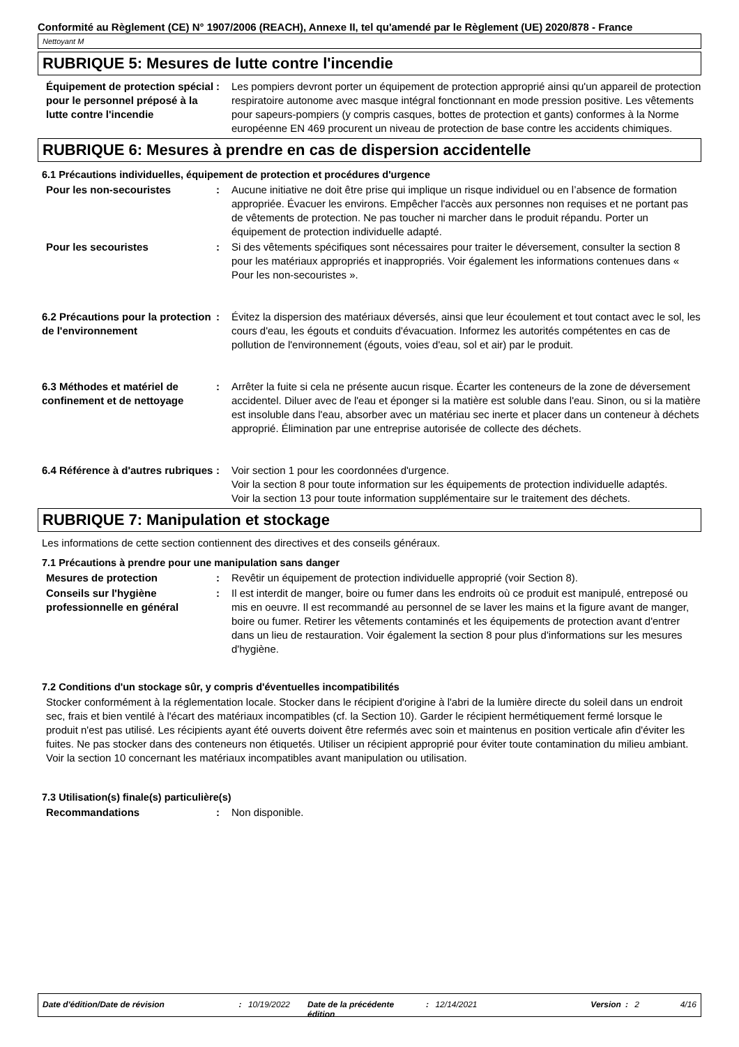Conformité au Règlement (CE) N° 1907/2006 (REACH), Annexe II, tel qu'amendé par le Règlement (UE) 2020/878 - France
Nettoyant M
RUBRIQUE 5: Mesures de lutte contre l'incendie
Équipement de protection spécial pour le personnel préposé à la lutte contre l'incendie
: Les pompiers devront porter un équipement de protection approprié ainsi qu'un appareil de protection respiratoire autonome avec masque intégral fonctionnant en mode pression positive. Les vêtements pour sapeurs-pompiers (y compris casques, bottes de protection et gants) conformes à la Norme européenne EN 469 procurent un niveau de protection de base contre les accidents chimiques.
RUBRIQUE 6: Mesures à prendre en cas de dispersion accidentelle
6.1 Précautions individuelles, équipement de protection et procédures d'urgence
Pour les non-secouristes : Aucune initiative ne doit être prise qui implique un risque individuel ou en l’absence de formation appropriée. Évacuer les environs. Empêcher l'accès aux personnes non requises et ne portant pas de vêtements de protection. Ne pas toucher ni marcher dans le produit répandu. Porter un équipement de protection individuelle adapté.
Pour les secouristes : Si des vêtements spécifiques sont nécessaires pour traiter le déversement, consulter la section 8 pour les matériaux appropriés et inappropriés. Voir également les informations contenues dans « Pour les non-secouristes ».
6.2 Précautions pour la protection de l'environnement
: Évitez la dispersion des matériaux déversés, ainsi que leur écoulement et tout contact avec le sol, les cours d'eau, les égouts et conduits d'évacuation. Informez les autorités compétentes en cas de pollution de l'environnement (égouts, voies d'eau, sol et air) par le produit.
6.3 Méthodes et matériel de confinement et de nettoyage
: Arrêter la fuite si cela ne présente aucun risque. Écarter les conteneurs de la zone de déversement accidentel. Diluer avec de l'eau et éponger si la matière est soluble dans l'eau. Sinon, ou si la matière est insoluble dans l'eau, absorber avec un matériau sec inerte et placer dans un conteneur à déchets approprié. Élimination par une entreprise autorisée de collecte des déchets.
6.4 Référence à d'autres rubriques
: Voir section 1 pour les coordonnées d'urgence.
Voir la section 8 pour toute information sur les équipements de protection individuelle adaptés.
Voir la section 13 pour toute information supplémentaire sur le traitement des déchets.
RUBRIQUE 7: Manipulation et stockage
Les informations de cette section contiennent des directives et des conseils généraux.
7.1 Précautions à prendre pour une manipulation sans danger
Mesures de protection : Revêtir un équipement de protection individuelle approprié (voir Section 8).
Conseils sur l'hygiène professionnelle en général
: Il est interdit de manger, boire ou fumer dans les endroits où ce produit est manipulé, entreposé ou mis en oeuvre. Il est recommandé au personnel de se laver les mains et la figure avant de manger, boire ou fumer. Retirer les vêtements contaminés et les équipements de protection avant d'entrer dans un lieu de restauration. Voir également la section 8 pour plus d'informations sur les mesures d'hygiène.
7.2 Conditions d'un stockage sûr, y compris d'éventuelles incompatibilités
Stocker conformément à la réglementation locale. Stocker dans le récipient d'origine à l'abri de la lumière directe du soleil dans un endroit sec, frais et bien ventilé à l'écart des matériaux incompatibles (cf. la Section 10). Garder le récipient hermétiquement fermé lorsque le produit n'est pas utilisé. Les récipients ayant été ouverts doivent être refermés avec soin et maintenus en position verticale afin d'éviter les fuites. Ne pas stocker dans des conteneurs non étiquetés. Utiliser un récipient approprié pour éviter toute contamination du milieu ambiant. Voir la section 10 concernant les matériaux incompatibles avant manipulation ou utilisation.
7.3 Utilisation(s) finale(s) particulière(s)
Recommandations : Non disponible.
Date d'édition/Date de révision: 10/19/2022 Date de la précédente édition: 12/14/2021 Version: 2 4/16